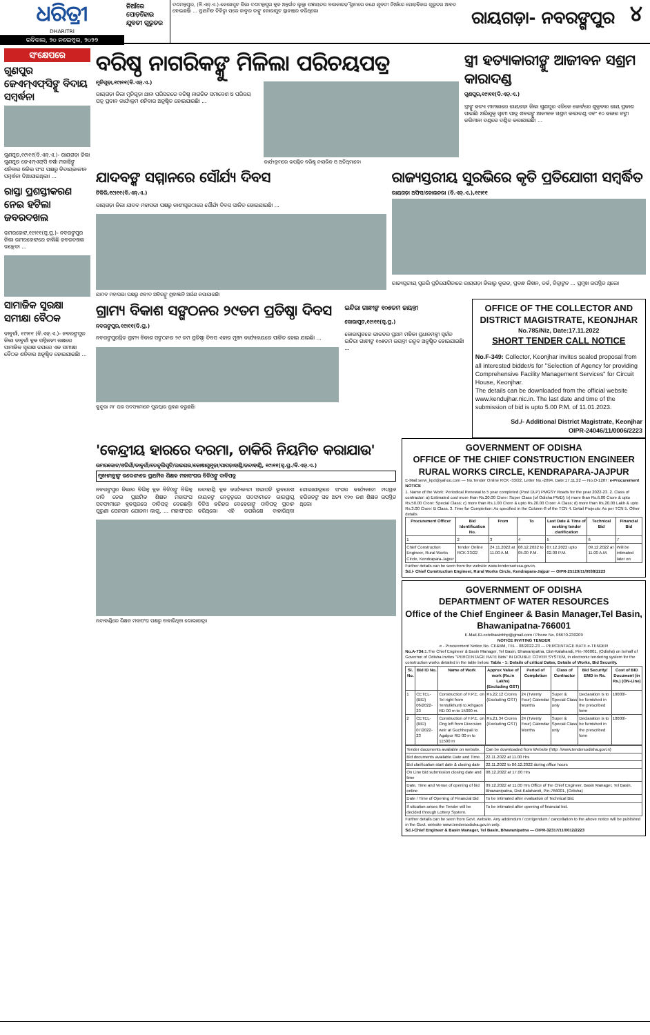ଧରିତ୍ରୀ
DHARITRI
ରବିବାର, ୨୦ ନଭେମ୍ବର, ୨୦୨୨
ନିଆଁରେ ପୋଡ଼ିହୋଇ ଯୁବତୀ ଗୁରୁତର
ଦଶମନ୍ତପୁର, (ବି.ଏନ୍.ଏ.)-କୋରାପୁଟ ଜିଲା ଦଶମନ୍ତପୁର ବ୍ଲକ ଅନ୍ତର୍ଗତ ଲୁଲ୍ଲା ପଞ୍ଚାୟତର ବାରକାରଡ଼ି ଗ୍ରାମରେ ଜଣେ ଯୁବତୀ ନିଆଁରେ ପୋଡ଼ିହୋଇ ଗୁରୁତର ଆହତ ହୋଇଛନ୍ତି। ... ପ୍ରାଥମିକ ଚିକିତ୍ସା ପରେ ଡାକ୍ତର ତାଙ୍କୁ କୋରାପୁଟ ସ୍ଥାନାନ୍ତର କରିଥିଲେ।
ରାୟଗଡ଼ା- ନବରଙ୍ଗପୁର
୪
ସଂକ୍ଷେପରେ
ଗୁଣପୁର ଜେଏମ୍ଏଫ୍‌ସିଙ୍କୁ ବିଦାୟ ସମ୍ବର୍ଦ୍ଧନା
ଗୁଣପୁର,୧୯।୧୧(ବି.ଏନ୍.ଏ.)- ରାୟଗଡ଼ା ଜିଲା ଗୁଣପୁର ଜେଏମ୍ଏଫ୍‌ସି ବର୍ଷା ମହାନ୍ତିଙ୍କୁ ଶନିବାର ଓକିଲ ସଂଘ ପକ୍ଷରୁ ବିଦାୟକାଳୀନ ସମ୍ବର୍ଦ୍ଧନା ଦିଆଯାଇଥିଲା। ...
ରାସ୍ତା ପ୍ରଶସ୍ତୀକରଣ ନେଇ ହଟିଲା ଜବରଦଖଲ
ଉମରକୋଟ,୧୯।୧୧(ସ୍ୱ.ପ୍ର.)- ନବରଙ୍ଗପୁର ଜିଲା ଉମରକୋଟରେ ଚାଲିଛି ଜବରଦଖଲ ଉଚ୍ଛେଦ। ...
ସାମାଜିକ ସୁରକ୍ଷା ସମୀକ୍ଷା ବୈଠକ
ଡାବୁଗାଁ, ୧୯।୧୧ (ବି.ଏନ୍.ଏ.)- ନବରଙ୍ଗପୁର ଜିଲା ଡାବୁଗାଁ ବ୍ଲକ ସମ୍ମିଳନୀ କକ୍ଷରେ ସାମାଜିକ ସୁରକ୍ଷା ଉପରେ ଏକ ସମୀକ୍ଷା ବୈଠକ ଶନିବାର ଅନୁଷ୍ଠିତ ହୋଇଯାଇଛି। ...
ବରିଷ୍ଠ ନାଗରିକଙ୍କୁ ମିଳିଲା ପରିଚୟପତ୍ର
ମୁନିଗୁଡ଼ା,୧୯।୧୧(ବି.ଏନ୍.ଏ.)
ରାୟଗଡ଼ା ଜିଲା ମୁନିଗୁଡ଼ା ଥାନା ପରିସରରେ ବରିଷ୍ଠ ନାଗରିକ ସମାବେଶ ଓ ପରିଚୟ ପତ୍ର ପ୍ରଦାନ କାର୍ଯ୍ୟକ୍ରମ ଶନିବାର ଅନୁଷ୍ଠିତ ହୋଇଯାଇଛି। ...
କାର୍ଯ୍ୟକ୍ରମରେ ଉପସ୍ଥିତ ବରିଷ୍ଠ ନାଗରିକ ଓ ଅତିଥିମାନେ।
ସ୍ତ୍ରୀ ହତ୍ୟାକାରୀଙ୍କୁ ଆଜୀବନ ସଶ୍ରମ କାରାଦଣ୍ଡ
ଗୁଣପୁର,୧୯।୧୧(ବି.ଏନ୍.ଏ.)
ସ୍ତ୍ରୀଙ୍କୁ ହତ୍ୟା ମାମଲାରେ ରାୟଗଡ଼ା ଜିଲା ଗୁଣପୁର ଏଡିଜେ କୋର୍ଟରେ ଶୁକ୍ରବାର ରାୟ ପ୍ରକାଶ ପାଇଛି। ଅଭିଯୁକ୍ତ ସ୍ୱାମୀ ପାତ୍ର ଶବରଙ୍କୁ ଆଜୀବନ ସଶ୍ରମ କାରାଦଣ୍ଡ ଏବଂ ୧୦ ହଜାର ଟଙ୍କା ଜରିମାନା ଦଣ୍ଡରେ ଦଣ୍ଡିତ କରାଯାଇଛି। ...
ଯାଦବଙ୍କ ସମ୍ମାନରେ ସୌର୍ଯ୍ୟ ଦିବସ
ଟିକିରି,୧୯।୧୧(ବି.ଏନ୍.ଏ.)
ରାୟଗଡ଼ା ଜିଲା ଯାଦବ ମହାସଭା ପକ୍ଷରୁ କାଶୀପୁରଠାରେ ସୌର୍ଯ୍ୟ ଦିବସ ପାଳିତ ହୋଇଯାଇଛି। ...
ଯାଦବ ମହାସଭା ପକ୍ଷରୁ ଶହୀଦ ଅହିରଙ୍କୁ ଶ୍ରଦ୍ଧାଞ୍ଜଳି ଅର୍ପଣ କରାଯାଉଛି।
ରାଜ୍ୟସ୍ତରୀୟ ସୁରଭିରେ କୃତି ପ୍ରତିଯୋଗୀ ସମ୍ବର୍ଦ୍ଧିତ
ରାୟଗଡ଼ା ଅଫିସ/କୋଲନରା (ବି.ଏନ୍.ଏ.),୧୯।୧୧
ରାଜ୍ୟସ୍ତରୀୟ ସୁରଭି ପ୍ରତିଯୋଗିତାରେ ରାୟଗଡ଼ା ଜିଲାରୁ କୁଇଜ, ପ୍ରବନ୍ଧ ଲିଖନ, ତର୍କ, ଚିତ୍ରାଙ୍କନ ... ପ୍ରମୁଖ ଉପସ୍ଥିତ ଥିଲେ।
ଗ୍ରାମ୍ୟ ବିକାଶ ସଙ୍ଗଠନର ୨୯ତମ ପ୍ରତିଷ୍ଠା ଦିବସ
ନବରଙ୍ଗପୁର,୧୯।୧୧(ବି.ପ୍ର.)
ନବରଙ୍ଗପୁରସ୍ଥିତ ଗ୍ରାମ୍ୟ ବିକାଶ ସଙ୍ଗଠନର ୨୯ ତମ ପ୍ରତିଷ୍ଠା ଦିବସ ଏହାର ମୁଖ୍ୟ କାର୍ଯ୍ୟାଳୟରେ ପାଳିତ ହୋଇ ଯାଇଛି। ...
କୁନ୍ଦୁରା ମା' ଘର ସଦସ୍ୟାମାନେ ପୁରସ୍କାର ଗ୍ରହଣ କରୁଛନ୍ତି।
ଇନ୍ଦିରା ଗାନ୍ଧୀଙ୍କ ୧୦୫ତମ ଜୟନ୍ତୀ
କୋରାପୁଟ,୧୯।୧୧(ସ୍ୱ.ପ୍ର.)
କୋରାପୁଟରେ ଭାରତର ପ୍ରଥମ ମହିଳା ପ୍ରଧାନମନ୍ତ୍ରୀ ସ୍ୱର୍ଗତ ଇନ୍ଦିରା ଗାନ୍ଧୀଙ୍କ ୧୦୫ତମ ଜୟନ୍ତୀ ଉତ୍ସବ ଅନୁଷ୍ଠିତ ହୋଇଯାଇଛି। ...
OFFICE OF THE COLLECTOR AND DISTRICT MAGISTRATE, KEONJHAR
No.785/Niz, Date:17.11.2022
SHORT TENDER CALL NOTICE
No.F-349: Collector, Keonjhar invites sealed proposal from all interested bidder/s for "Selection of Agency for providing Comprehensive Facility Management Services" for Circuit House, Keonjhar.
The details can be downloaded from the official website www.kendujhar.nic.in. The last date and time of the submission of bid is upto 5.00 P.M. of 11.01.2023.
Sd./- Additional District Magistrate, Keonjhar
OIPR-24046/11/0006/2223
'କେନ୍ଦ୍ରୀୟ ହାରରେ ଦରମା, ଚାକିରି ନିୟମିତ କରାଯାଉ'
ଉମରକୋଟ/ଝରିଗାଁ/ଡାବୁଗାଁ/ଚେନ୍ଦୁଲିପୁଟି/ରାଇଘର/କୋଷାଗୁମୁଡ଼ା/ପାପଡ଼ାହାଣ୍ଡି/ନନ୍ଦାହାଣ୍ଡି, ୧୯।୧୧(ସ୍ୱ.ପ୍ର./ବି.ଏନ୍.ଏ.)
ମୁଖ୍ୟମନ୍ତ୍ରୀଙ୍କ ଉଦ୍ଦେଶ୍ୟରେ ପ୍ରାଥମିକ ଶିକ୍ଷକ ମହାସଂଘର ବିଡିଓଙ୍କୁ ଦାବିପତ୍ର
ନବରଙ୍ଗପୁର ଜିଲାର ବିଭିନ୍ନ ବ୍ଲକ ବିଡିଓଙ୍କୁ ବିଭିନ୍ନ ଦାବି ନେଇ ପ୍ରାଥମିକ ଶିକ୍ଷକ ମହାସଂଘ ସଦସ୍ୟମାନେ ବ୍ଲକସ୍ତରରେ ଦାବିପତ୍ର ଦେଇଛନ୍ତି। ପୁରୁଣା ପେନସନ ଯୋଜନା ଲାଗୁ, ... ମହାସଂଘର ନନ୍ଦାହାଣ୍ଡି ବ୍ଲକ କାର୍ଯ୍ୟକାରୀ ସଭାପତି ଭୁବନେଶ ନାୟକଙ୍କ ନେତୃତ୍ୱରେ ସଦସ୍ୟମାନେ ଭାରପ୍ରାପ୍ତ ବିଡିଓ ହରିହର ବେହେରାଙ୍କୁ ଦାବିପତ୍ର ପ୍ରଦାନ କରିଥିଲେ। ଏହି ଉପଲକ୍ଷେ ବାହାରିଥିବା ଶୋଭାଯାତ୍ରାରେ ସଂଘର କାର୍ଯ୍ୟକାରୀ ମଧ୍ୟସ୍ଥଳ ହରିଜନଙ୍କ ସହ ଅନ୍ୟ ୧୨୦ ଜଣ ଶିକ୍ଷକ ଉପସ୍ଥିତ ଥିଲେ।
ନନ୍ଦାହାଣ୍ଡିରେ ଶିକ୍ଷକ ମହାସଂଘ ପକ୍ଷରୁ ବାହାରିଥିବା ଶୋଭାଯାତ୍ରା।
GOVERNMENT OF ODISHA
OFFICE OF THE CHIEF CONSTRUCTION ENGINEER
RURAL WORKS CIRCLE, KENDRAPARA-JAJPUR
E-Mail:serw_kpd@yahoo.com — No.Tender Online RCK -33/22, Letter No.-2894, Date:17.11.22 — No.O-1287: e-Procurement NOTICE
1. Name of the Work: Periodical Renewal to 5 year completed (Post DLP) PMGSY Roads for the year 2022-23. 2. Class of contractor: a) Estimated cost more than Rs.20.00 Crore: Super Class (of Odisha PWD); b) more than Rs.6.00 Crore & upto Rs.50.00 Crore: Special Class; c) more than Rs.1.00 Crore & upto Rs.20.00 Crore: A Class; d) more than Rs.20.00 Lakh & upto Rs.3.00 Crore: B Class. 3. Time for Completion: As specified in the Column-8 of the TCN 4. Detail Projects: As per TCN 5. Other details
| Procurement Officer | Bid Identification No. | From | To | Last Date & Time of seeking tender clarification | Technical Bid | Financial Bid |
| --- | --- | --- | --- | --- | --- | --- |
| 1 | 2 | 3 | 4 | 5 | 6 | 7 |
| Chief Construction Engineer, Rural Works Circle, Kendrapara-Jajpur | Tender Online RCK-33/22 | 24.11.2022 at 11.00 A.M. | 08.12.2022 to 05.00 P.M. | 07.12.2022 upto 02.00 P.M. | 09.12.2022 at 11.00 A.M. | Will be intimated later on |
Further details can be seen from the website www.tendersorissa.gov.in.
Sd./- Chief Construction Engineer, Rural Works Circle, Kendrapara-Jajpur — OIPR-25129/11/0038/2223
GOVERNMENT OF ODISHA
DEPARTMENT OF WATER RESOURCES
Office of the Chief Engineer & Basin Manager,Tel Basin, Bhawanipatna-766001
E-Mail-ID-cetelbasinbhp@gmail.com / Phone No. 06670-230209
NOTICE INVITING TENDER
e - Procurement Notice No. CE&BM, TEL - 08/2022-23 — PERCENTAGE RATE e-TENDER
No.A-734: 1.The Chief Engineer & Basin Manager, Tel Basin, Bhawanipatna, Dist-Kalahandi, Pin-766001, (Odisha) on behalf of Governor of Odisha invites "PERCENTAGE RATE Bids" IN DOUBLE COVER SYSTEM, in electronic tendering system for the construction works detailed in the table below. Table - 1: Details of critical Dates, Details of Works, Bid Security.
| Sl. No. | Bid ID No. | Name of Work | Approx Value of work (Rs.in Lakhs) (Excluding GST) | Period of Completion | Class of Contractor | Bid Security/ EMD in Rs. | Cost of BID Document (in Rs.) (ON-Line) |
| --- | --- | --- | --- | --- | --- | --- | --- |
| 1 | CETEL-(BID) 06/2022-23 | Construction of F.P.E. on Tel right from Tentulikhunti to Athgaon RD 00 m to 15000 m. | Rs.22.12 Crores (Excluding GST) | 24 (Twenty Four) Calendar Months | Super & Special Class only | Declaration is to be furnished in the prescribed form | 10000/- |
| 2 | CETEL- (BID) 07/2022-23 | Construction of F.P.E. on Ong left from Diversion weir at Guchhepali to Agalpur RD 00 m to 11500 m | Rs.21.34 Crores (Excluding GST) | 24 (Twenty Four) Calendar Months | Super & Special Class only | Declaration is to be furnished in the prescribed form | 10000/- |
| Tender documents available on website. | Can be downloaded from Website (http: //www.tendersodisha.gov.in) |
| Bid documents available Date and Time. | 22.11.2022 at 11.00 Hrs |
| Bid clarification start date & closing date | 22.11.2022 to 06.12.2022 during office hours |
| On Line Bid submission closing date and time | 08.12.2022 at 17.00 Hrs |
| Date, Time and Venue of opening of bid online | 09.12.2022 at 11.00 Hrs Office of the Chief Engineer, Basin Manager, Tel Basin, Bhawanipatna, Dist-Kalahandi, Pin-766001, (Odisha) |
| Date / Time of Opening of Financial Bid | To be intimated after evaluation of Technical Bid. |
| If situation arises the Tender will be decided through Lottery System. | To be intimated after opening of financial bid. |
Further details can be seen from Govt. website. Any addendum / corrigendum / cancellation to the above notice will be published in the Govt. website www.tendersodisha.gov.in only.
Sd./-Chief Engineer & Basin Manager, Tel Basin, Bhawanipatna — OIPR-32317/11/0012/2223